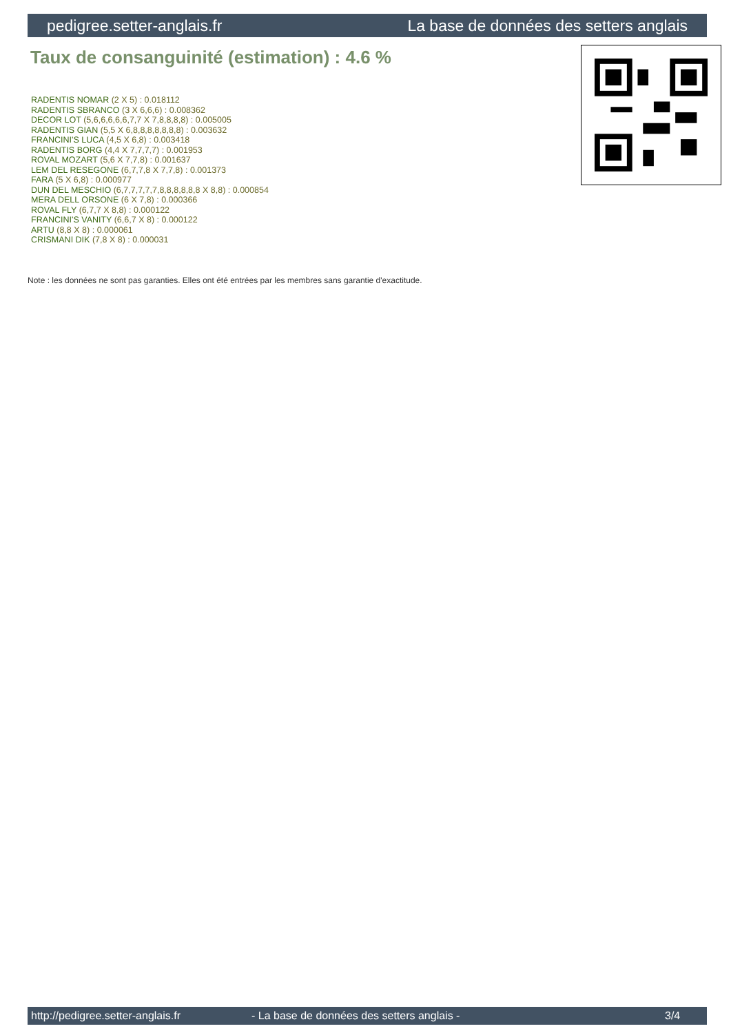pedigree.setter-anglais.fr La base de données des setters anglais
Taux de consanguinité (estimation) : 4.6 %
RADENTIS NOMAR (2 X 5) : 0.018112
RADENTIS SBRANCO (3 X 6,6,6) : 0.008362
DECOR LOT (5,6,6,6,6,6,7,7 X 7,8,8,8,8) : 0.005005
RADENTIS GIAN (5,5 X 6,8,8,8,8,8,8,8) : 0.003632
FRANCINI'S LUCA (4,5 X 6,8) : 0.003418
RADENTIS BORG (4,4 X 7,7,7,7) : 0.001953
ROVAL MOZART (5,6 X 7,7,8) : 0.001637
LEM DEL RESEGONE (6,7,7,8 X 7,7,8) : 0.001373
FARA (5 X 6,8) : 0.000977
DUN DEL MESCHIO (6,7,7,7,7,7,8,8,8,8,8,8 X 8,8) : 0.000854
MERA DELL ORSONE (6 X 7,8) : 0.000366
ROVAL FLY (6,7,7 X 8,8) : 0.000122
FRANCINI'S VANITY (6,6,7 X 8) : 0.000122
ARTU (8,8 X 8) : 0.000061
CRISMANI DIK (7,8 X 8) : 0.000031
Note : les données ne sont pas garanties. Elles ont été entrées par les membres sans garantie d'exactitude.
http://pedigree.setter-anglais.fr - La base de données des setters anglais - 3/4